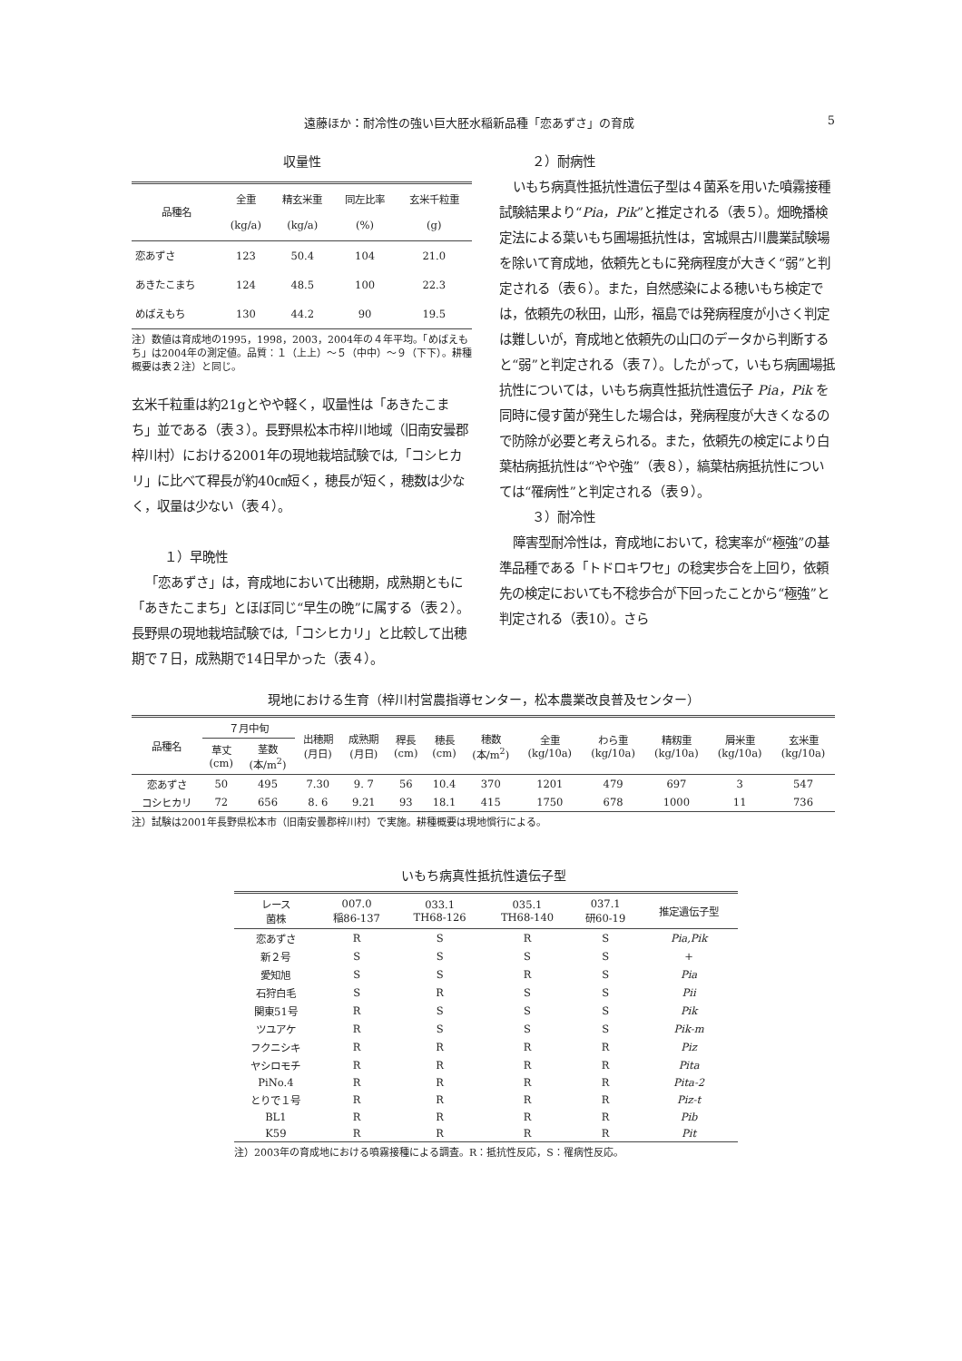遠藤ほか：耐冷性の強い巨大胚水稲新品種「恋あずさ」の育成 5
収量性
| 品種名 | 全重 (kg/a) | 精玄米重 (kg/a) | 同左比率 (%) | 玄米千粒重 (g) |
| --- | --- | --- | --- | --- |
| 恋あずさ | 123 | 50.4 | 104 | 21.0 |
| あきたこまち | 124 | 48.5 | 100 | 22.3 |
| めばえもち | 130 | 44.2 | 90 | 19.5 |
注）数値は育成地の1995，1998，2003，2004年の４年平均。「めばえもち」は2004年の測定値。品質：１（上上）～５（中中）～９（下下）。耕種概要は表２注）と同じ。
玄米千粒重は約21gとやや軽く，収量性は「あきたこまち」並である（表３）。長野県松本市梓川地域（旧南安曇郡梓川村）における2001年の現地栽培試験では,「コシヒカリ」に比べて稈長が約40㎝短く，穂長が短く，穂数は少なく，収量は少ない（表４）。
１）早晩性
「恋あずさ」は，育成地において出穂期，成熟期ともに「あきたこまち」とほぼ同じ“早生の晩”に属する（表２）。長野県の現地栽培試験では,「コシヒカリ」と比較して出穂期で７日，成熟期で14日早かった（表４）。
２）耐病性
いもち病真性抵抗性遺伝子型は４菌系を用いた噴霧接種試験結果より“Pia，Pik”と推定される（表５）。畑晩播検定法による葉いもち圃場抵抗性は，宮城県古川農業試験場を除いて育成地，依頼先ともに発病程度が大きく“弱”と判定される（表６）。また，自然感染による穂いもち検定では，依頼先の秋田，山形，福島では発病程度が小さく判定は難しいが，育成地と依頼先の山口のデータから判断すると“弱”と判定される（表７）。したがって，いもち病圃場抵抗性については，いもち病真性抵抗性遺伝子 Pia，Pik を同時に侵す菌が発生した場合は，発病程度が大きくなるので防除が必要と考えられる。また，依頼先の検定により白葉枯病抵抗性は“やや強”（表８），縞葉枯病抵抗性については“罹病性”と判定される（表９）。
３）耐冷性
障害型耐冷性は，育成地において，稔実率が“極強”の基準品種である「トドロキワセ」の稔実歩合を上回り，依頼先の検定においても不稔歩合が下回ったことから“極強”と判定される（表10）。さら
現地における生育（梓川村営農指導センター，松本農業改良普及センター）
| 品種名 | ７月中旬 | | 出穂期 (月日) | 成熟期 (月日) | 稈長 (cm) | 穂長 (cm) | 穂数 (本/m<sup>2</sup>) | 全重 (kg/10a) | わら重 (kg/10a) | 精籾重 (kg/10a) | 屑米重 (kg/10a) | 玄米重 (kg/10a) |
| --- | --- | --- | --- | --- | --- | --- | --- | --- | --- | --- | --- | --- |
| | 草丈 (cm) | 茎数 (本/m<sup>2</sup>) | | | | | | | | | | |
| 恋あずさ | 50 | 495 | 7.30 | 9. 7 | 56 | 10.4 | 370 | 1201 | 479 | 697 | 3 | 547 |
| コシヒカリ | 72 | 656 | 8. 6 | 9.21 | 93 | 18.1 | 415 | 1750 | 678 | 1000 | 11 | 736 |
注）試験は2001年長野県松本市（旧南安曇郡梓川村）で実施。耕種概要は現地慣行による。
いもち病真性抵抗性遺伝子型
| レース 菌株 | 007.0 稲86-137 | 033.1 TH68-126 | 035.1 TH68-140 | 037.1 研60-19 | 推定遺伝子型 |
| --- | --- | --- | --- | --- | --- |
| 恋あずさ | R | S | R | S | Pia,Pik |
| 新２号 | S | S | S | S | + |
| 愛知旭 | S | S | R | S | Pia |
| 石狩白毛 | S | R | S | S | Pii |
| 関東51号 | R | S | S | S | Pik |
| ツユアケ | R | S | S | S | Pik-m |
| フクニシキ | R | R | R | R | Piz |
| ヤシロモチ | R | R | R | R | Pita |
| PiNo.4 | R | R | R | R | Pita-2 |
| とりで１号 | R | R | R | R | Piz-t |
| BL1 | R | R | R | R | Pib |
| K59 | R | R | R | R | Pit |
注）2003年の育成地における噴霧接種による調査。R：抵抗性反応，S：罹病性反応。